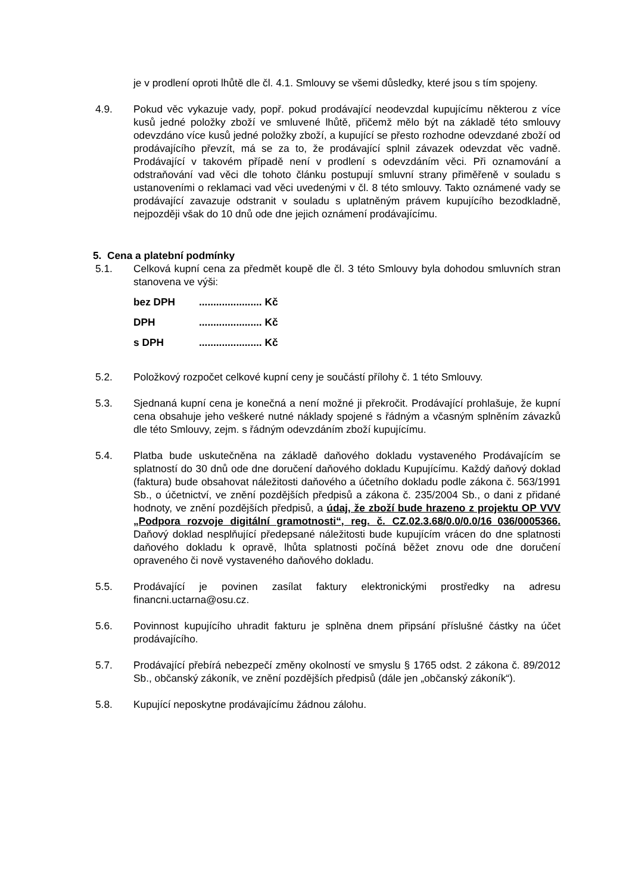je v prodlení oproti lhůtě dle čl. 4.1. Smlouvy se všemi důsledky, které jsou s tím spojeny.
4.9. Pokud věc vykazuje vady, popř. pokud prodávající neodevzdal kupujícímu některou z více kusů jedné položky zboží ve smluvené lhůtě, přičemž mělo být na základě této smlouvy odevzdáno více kusů jedné položky zboží, a kupující se přesto rozhodne odevzdané zboží od prodávajícího převzít, má se za to, že prodávající splnil závazek odevzdat věc vadně. Prodávající v takovém případě není v prodlení s odevzdáním věci. Při oznamování a odstraňování vad věci dle tohoto článku postupují smluvní strany přiměřeně v souladu s ustanoveními o reklamaci vad věci uvedenými v čl. 8 této smlouvy. Takto oznámené vady se prodávající zavazuje odstranit v souladu s uplatněným právem kupujícího bezodkladně, nejpozději však do 10 dnů ode dne jejich oznámení prodávajícímu.
5. Cena a platební podmínky
5.1. Celková kupní cena za předmět koupě dle čl. 3 této Smlouvy byla dohodou smluvních stran stanovena ve výši:
bez DPH...................... Kč
DPH...................... Kč
s DPH...................... Kč
5.2. Položkový rozpočet celkové kupní ceny je součástí přílohy č. 1 této Smlouvy.
5.3. Sjednaná kupní cena je konečná a není možné ji překročit. Prodávající prohlašuje, že kupní cena obsahuje jeho veškeré nutné náklady spojené s řádným a včasným splněním závazků dle této Smlouvy, zejm. s řádným odevzdáním zboží kupujícímu.
5.4. Platba bude uskutečněna na základě daňového dokladu vystaveného Prodávajícím se splatností do 30 dnů ode dne doručení daňového dokladu Kupujícímu. Každý daňový doklad (faktura) bude obsahovat náležitosti daňového a účetního dokladu podle zákona č. 563/1991 Sb., o účetnictví, ve znění pozdějších předpisů a zákona č. 235/2004 Sb., o dani z přidané hodnoty, ve znění pozdějších předpisů, a údaj, že zboží bude hrazeno z projektu OP VVV „Podpora rozvoje digitální gramotnosti“, reg. č. CZ.02.3.68/0.0/0.0/16_036/0005366. Daňový doklad nesplňující předepsané náležitosti bude kupujícím vrácen do dne splatnosti daňového dokladu k opravě, lhůta splatnosti počíná běžet znovu ode dne doručení opraveného či nově vystaveného daňového dokladu.
5.5. Prodávající je povinen zasílat faktury elektronickými prostředky na adresu financni.uctarna@osu.cz.
5.6. Povinnost kupujícího uhradit fakturu je splněna dnem připsání příslušné částky na účet prodávajícího.
5.7. Prodávající přebírá nebezpečí změny okolností ve smyslu § 1765 odst. 2 zákona č. 89/2012 Sb., občanský zákoník, ve znění pozdějších předpisů (dále jen „občanský zákoník“).
5.8. Kupující neposkytne prodávajícímu žádnou zálohu.